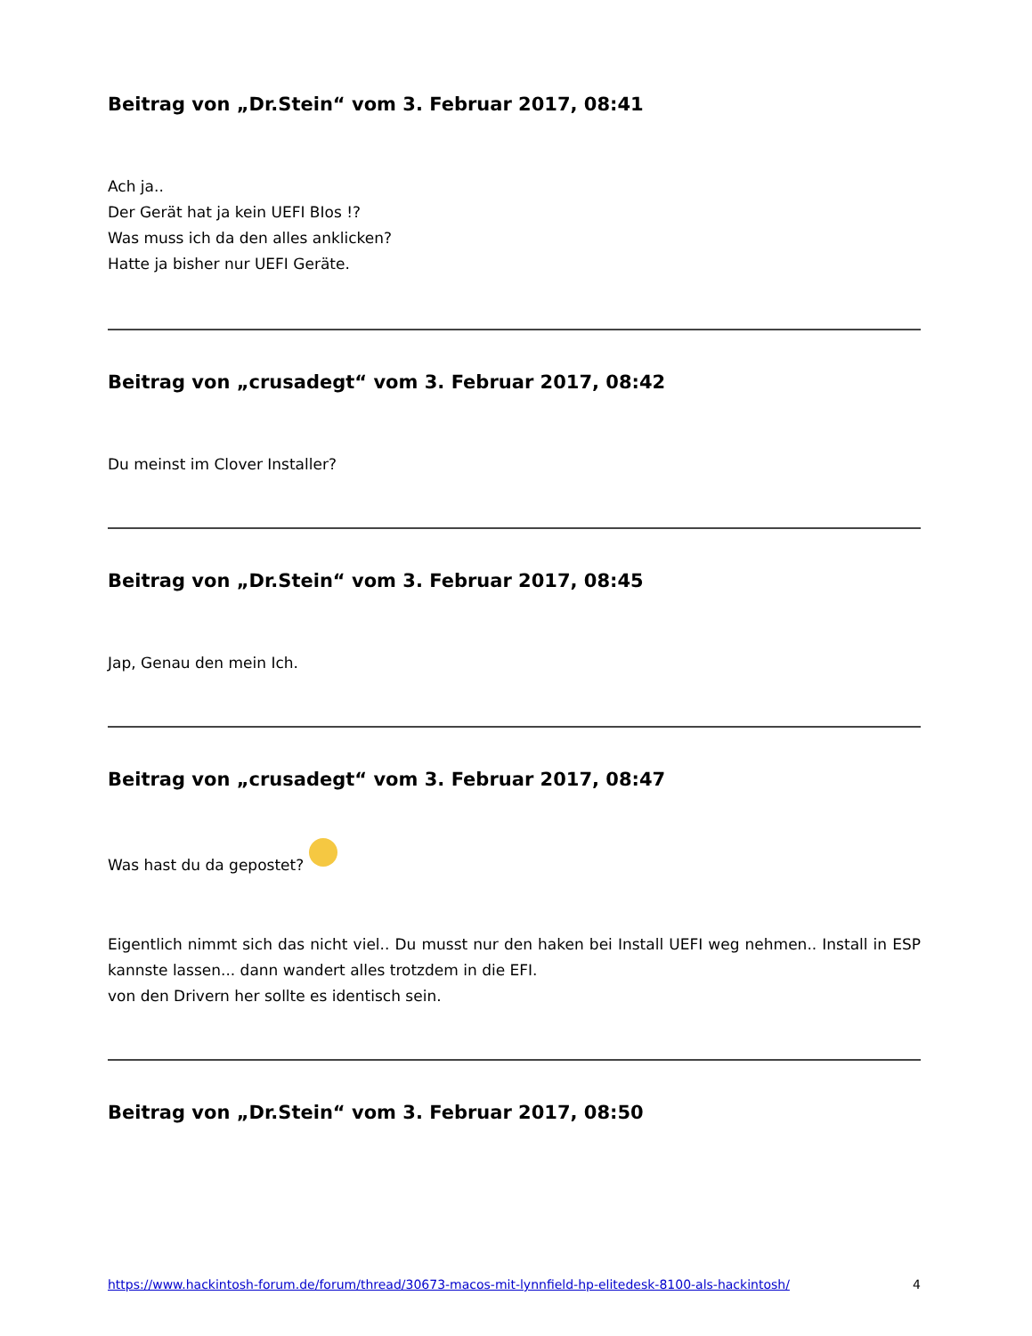Beitrag von „Dr.Stein“ vom 3. Februar 2017, 08:41
Ach ja..
Der Gerät hat ja kein UEFI BIos !?
Was muss ich da den alles anklicken?
Hatte ja bisher nur UEFI Geräte.
Beitrag von „crusadegt“ vom 3. Februar 2017, 08:42
Du meinst im Clover Installer?
Beitrag von „Dr.Stein“ vom 3. Februar 2017, 08:45
Jap, Genau den mein Ich.
Beitrag von „crusadegt“ vom 3. Februar 2017, 08:47
Was hast du da gepostet?
Eigentlich nimmt sich das nicht viel.. Du musst nur den haken bei Install UEFI weg nehmen.. Install in ESP kannste lassen... dann wandert alles trotzdem in die EFI.
von den Drivern her sollte es identisch sein.
Beitrag von „Dr.Stein“ vom 3. Februar 2017, 08:50
https://www.hackintosh-forum.de/forum/thread/30673-macos-mit-lynnfield-hp-elitedesk-8100-als-hackintosh/ 4